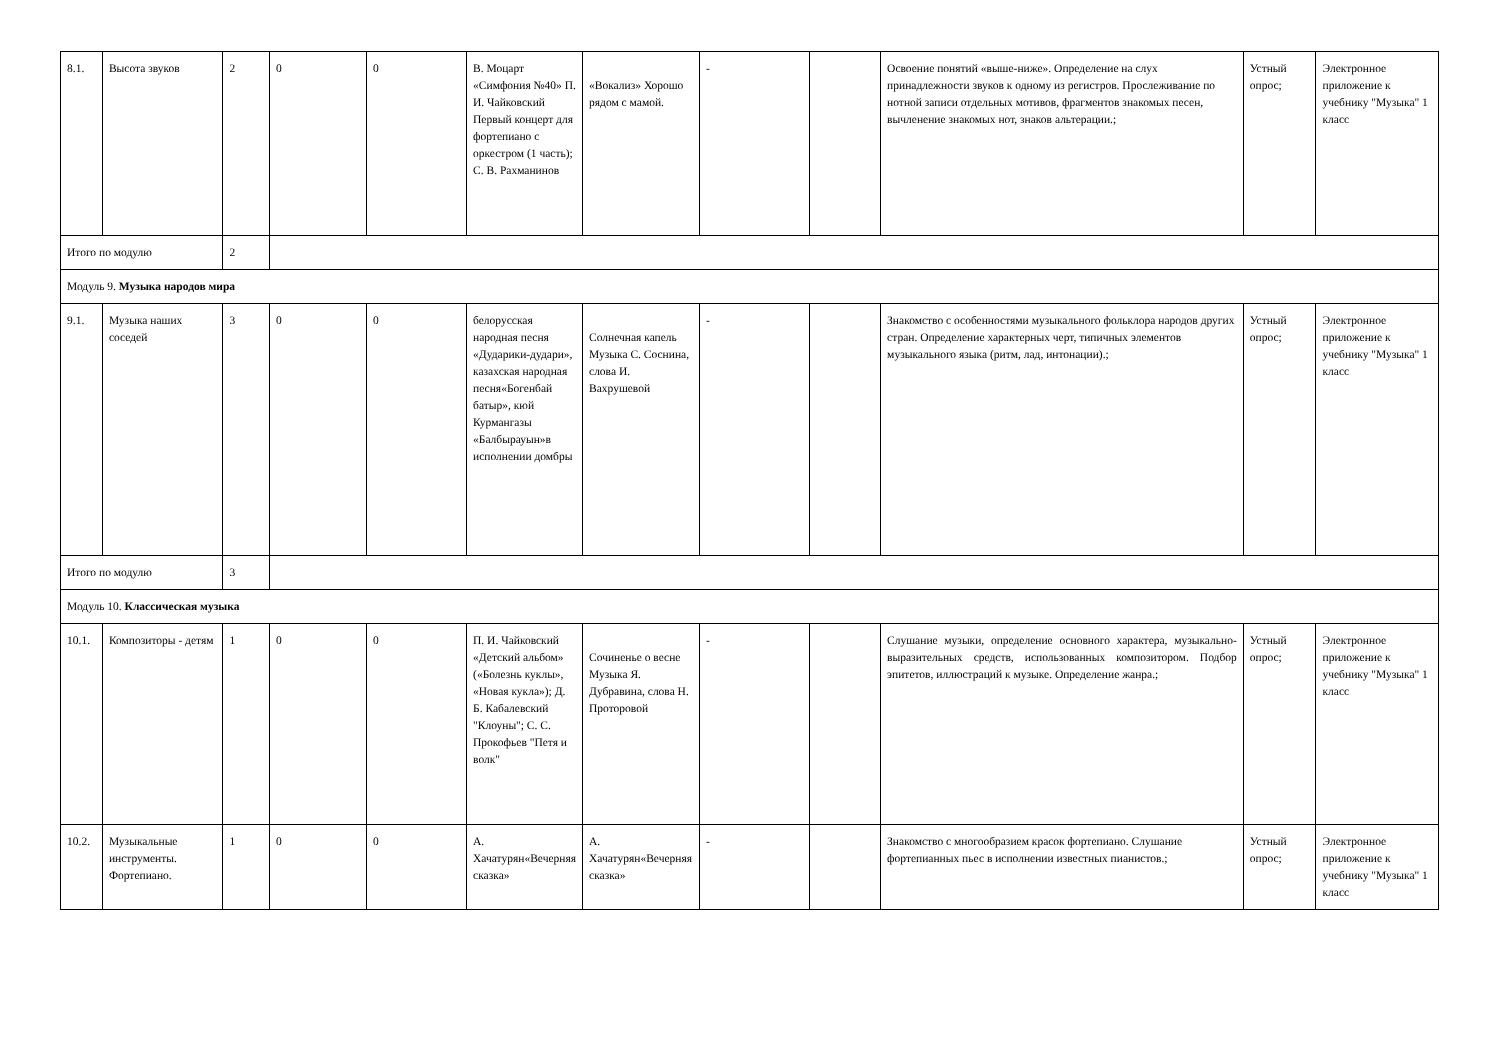| 8.1. | Высота звуков | 2 | 0 | 0 | В. Моцарт «Симфония №40» П. И. Чайковский Первый концерт для фортепиано с оркестром (1 часть); С. В. Рахманинов | «Вокализ» Хорошо рядом с мамой. | - | | Освоение понятий «выше-ниже». Определение на слух принадлежности звуков к одному из регистров. Прослеживание по нотной записи отдельных мотивов, фрагментов знакомых песен, вычленение знакомых нот, знаков альтерации.; | Устный опрос; | Электронное приложение к учебнику "Музыка" 1 класс |
| Итого по модулю | | 2 | | | | | | | | | |
| Модуль 9. Музыка народов мира | | | | | | | | | | | |
| 9.1. | Музыка наших соседей | 3 | 0 | 0 | белорусская народная песня «Дударики-дудари», казахская народная песня«Богенбай батыр», кюй Курмангазы «Балбырауын»в исполнении домбры | Солнечная капель Музыка С. Соснина, слова И. Вахрушевой | - | | Знакомство с особенностями музыкального фольклора народов других стран. Определение характерных черт, типичных элементов музыкального языка (ритм, лад, интонации).; | Устный опрос; | Электронное приложение к учебнику "Музыка" 1 класс |
| Итого по модулю | | 3 | | | | | | | | | |
| Модуль 10. Классическая музыка | | | | | | | | | | | |
| 10.1. | Композиторы - детям | 1 | 0 | 0 | П. И. Чайковский «Детский альбом» («Болезнь куклы», «Новая кукла»); Д. Б. Кабалевский "Клоуны"; С. С. Прокофьев "Петя и волк" | Сочиненье о весне Музыка Я. Дубравина, слова Н. Проторовой | - | | Слушание музыки, определение основного характера, музыкально-выразительных средств, использованных композитором. Подбор эпитетов, иллюстраций к музыке. Определение жанра.; | Устный опрос; | Электронное приложение к учебнику "Музыка" 1 класс |
| 10.2. | Музыкальные инструменты. Фортепиано. | 1 | 0 | 0 | А. Хачатурян«Вечерняя сказка» | А. Хачатурян«Вечерняя сказка» | - | | Знакомство с многообразием красок фортепиано. Слушание фортепианных пьес в исполнении известных пианистов.; | Устный опрос; | Электронное приложение к учебнику "Музыка" 1 класс |